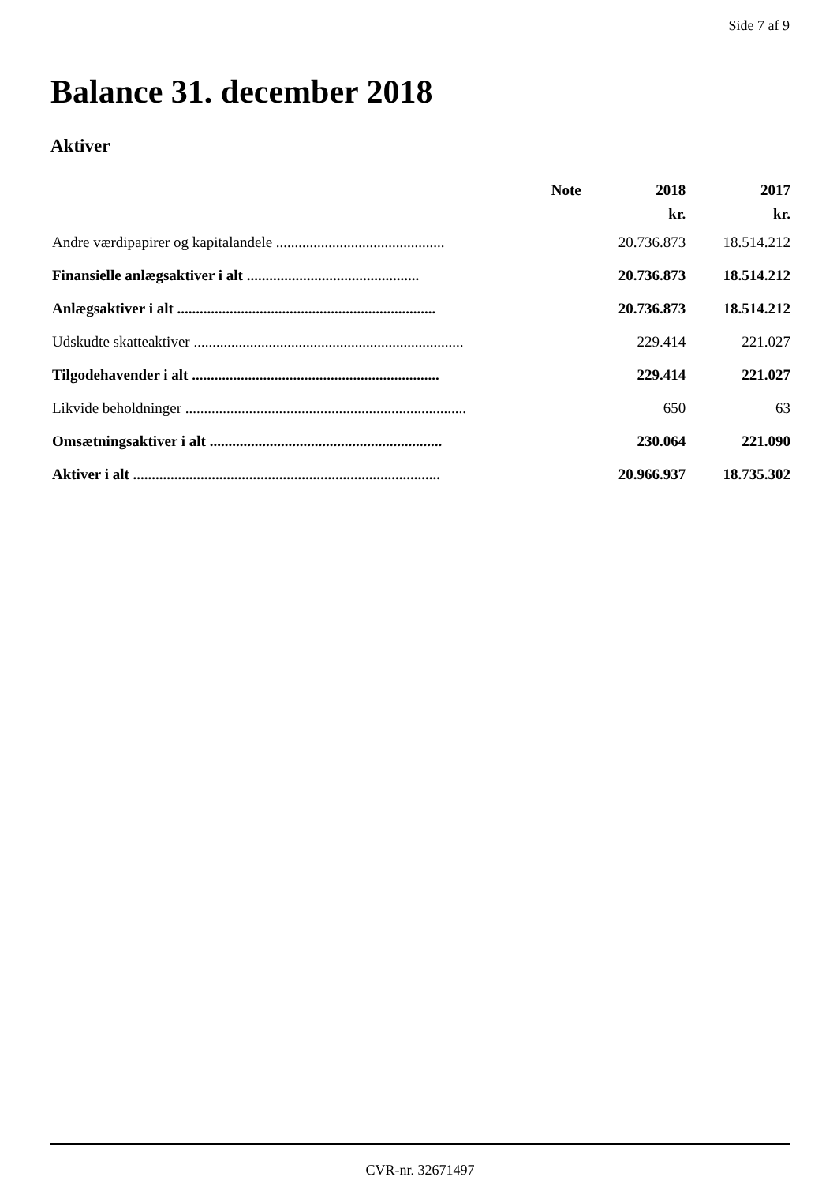Side 7 af 9
Balance 31. december 2018
Aktiver
| | Note | 2018 | 2017 |
| --- | --- | --- | --- |
| | | kr. | kr. |
| Andre værdipapirer og kapitalandele ............................................. | | 20.736.873 | 18.514.212 |
| Finansielle anlægsaktiver i alt .............................................. | | 20.736.873 | 18.514.212 |
| Anlægsaktiver i alt ..................................................................... | | 20.736.873 | 18.514.212 |
| Udskudte skatteaktiver ........................................................................ | | 229.414 | 221.027 |
| Tilgodehavender i alt .................................................................. | | 229.414 | 221.027 |
| Likvide beholdninger ........................................................................... | | 650 | 63 |
| Omsætningsaktiver i alt .............................................................. | | 230.064 | 221.090 |
| Aktiver i alt .................................................................................. | | 20.966.937 | 18.735.302 |
CVR-nr. 32671497